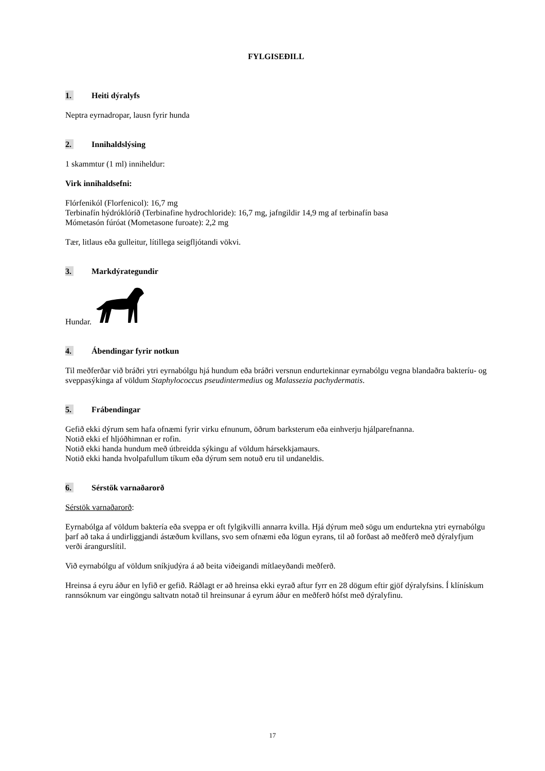FYLGISEÐILL
1. Heiti dýralyfs
Neptra eyrnadropar, lausn fyrir hunda
2. Innihaldslýsing
1 skammtur (1 ml) inniheldur:
Virk innihaldsefni:
Flórfenikól (Florfenicol): 16,7 mg
Terbinafín hýdróklóríð (Terbinafine hydrochloride): 16,7 mg, jafngildir 14,9 mg af terbinafín basa
Mómetasón fúróat (Mometasone furoate): 2,2 mg
Tær, litlaus eða gulleitur, lítillega seigfljótandi vökvi.
3. Markdýrategundir
Hundar.
4. Ábendingar fyrir notkun
Til meðferðar við bráðri ytri eyrnabólgu hjá hundum eða bráðri versnun endurtekinnar eyrnabólgu vegna blandaðra bakteríu- og sveppasýkinga af völdum Staphylococcus pseudintermedius og Malassezia pachydermatis.
5. Frábendingar
Gefið ekki dýrum sem hafa ofnæmi fyrir virku efnunum, öðrum barksterum eða einhverju hjálparefnanna.
Notið ekki ef hljóðhimnan er rofin.
Notið ekki handa hundum með útbreidda sýkingu af völdum hársekkjamaurs.
Notið ekki handa hvolpafullum tíkum eða dýrum sem notuð eru til undaneldis.
6. Sérstök varnaðarorð
Sérstök varnaðarorð:
Eyrnabólga af völdum baktería eða sveppa er oft fylgikvilli annarra kvilla. Hjá dýrum með sögu um endurtekna ytri eyrnabólgu þarf að taka á undirliggjandi ástæðum kvillans, svo sem ofnæmi eða lögun eyrans, til að forðast að meðferð með dýralyfjum verði árangurslítil.
Við eyrnabólgu af völdum sníkjudýra á að beita viðeigandi mítlaeyðandi meðferð.
Hreinsa á eyru áður en lyfið er gefið. Ráðlagt er að hreinsa ekki eyrað aftur fyrr en 28 dögum eftir gjöf dýralyfsins. Í klínískum rannsóknum var eingöngu saltvatn notað til hreinsunar á eyrum áður en meðferð hófst með dýralyfinu.
17